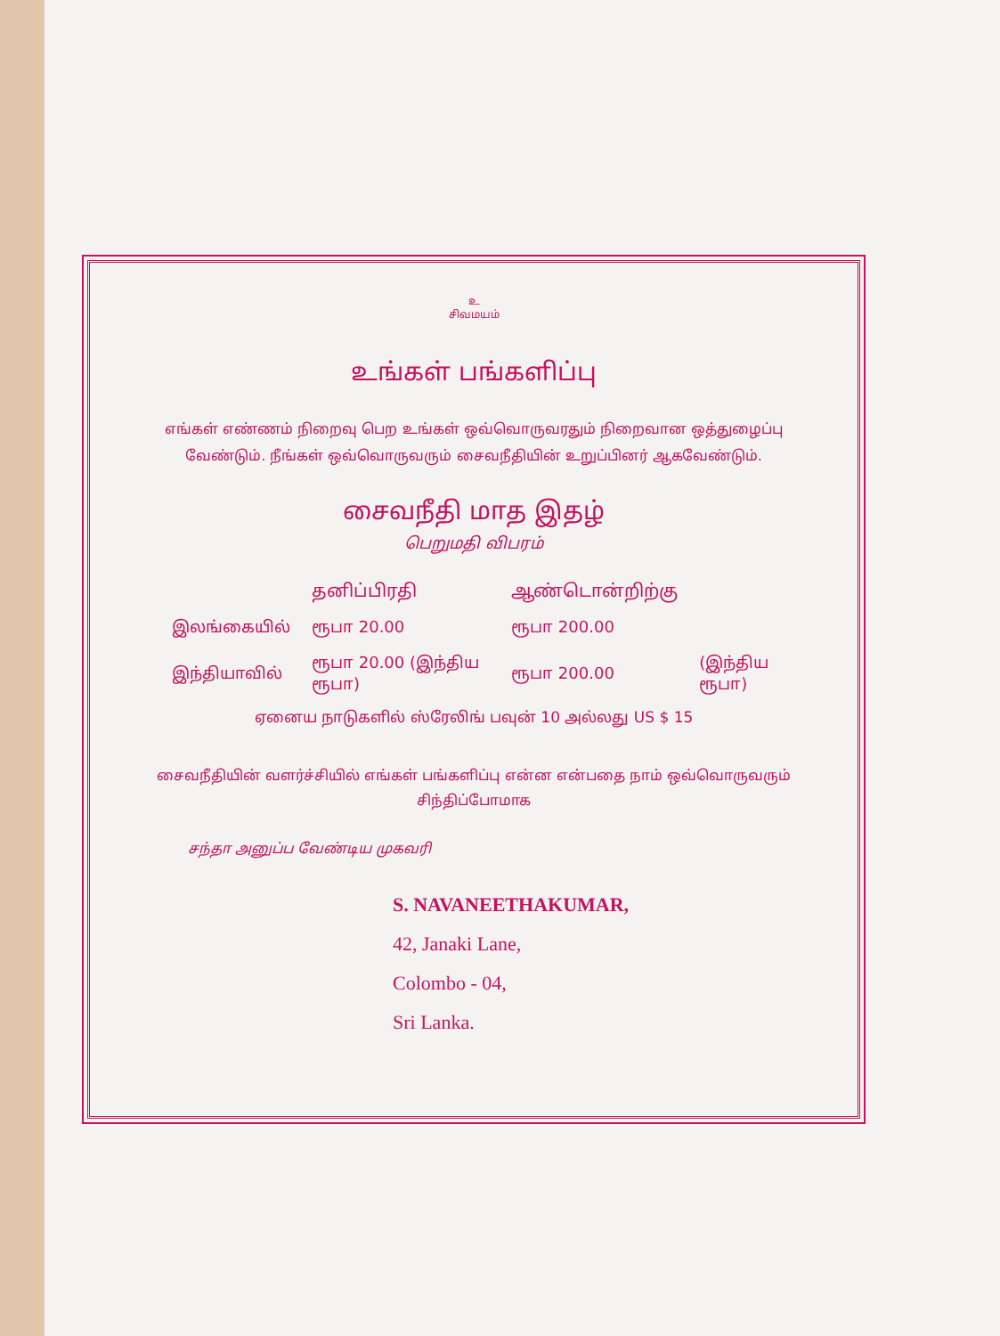உ
சிவமயம்
உங்கள் பங்களிப்பு
எங்கள் எண்ணம் நிறைவு பெற உங்கள் ஒவ்வொருவரதும் நிறைவான ஒத்துழைப்பு வேண்டும். நீங்கள் ஒவ்வொருவரும் சைவநீதியின் உறுப்பினர் ஆகவேண்டும்.
சைவநீதி மாத இதழ்
பெறுமதி விபரம்
| | தனிப்பிரதி | ஆண்டொன்றிற்கு | |
| --- | --- | --- | --- |
| இலங்கையில் | ரூபா 20.00 | ரூபா 200.00 | |
| இந்தியாவில் | ரூபா 20.00 (இந்திய ரூபா) | ரூபா 200.00 | (இந்திய ரூபா) |
ஏனைய நாடுகளில் ஸ்ரேலிங் பவுன் 10 அல்லது US $ 15
சைவநீதியின் வளர்ச்சியில் எங்கள் பங்களிப்பு என்ன என்பதை நாம் ஒவ்வொருவரும் சிந்திப்போமாக
சந்தா அனுப்ப வேண்டிய முகவரி
S. NAVANEETHAKUMAR,
42, Janaki Lane,
Colombo - 04,
Sri Lanka.